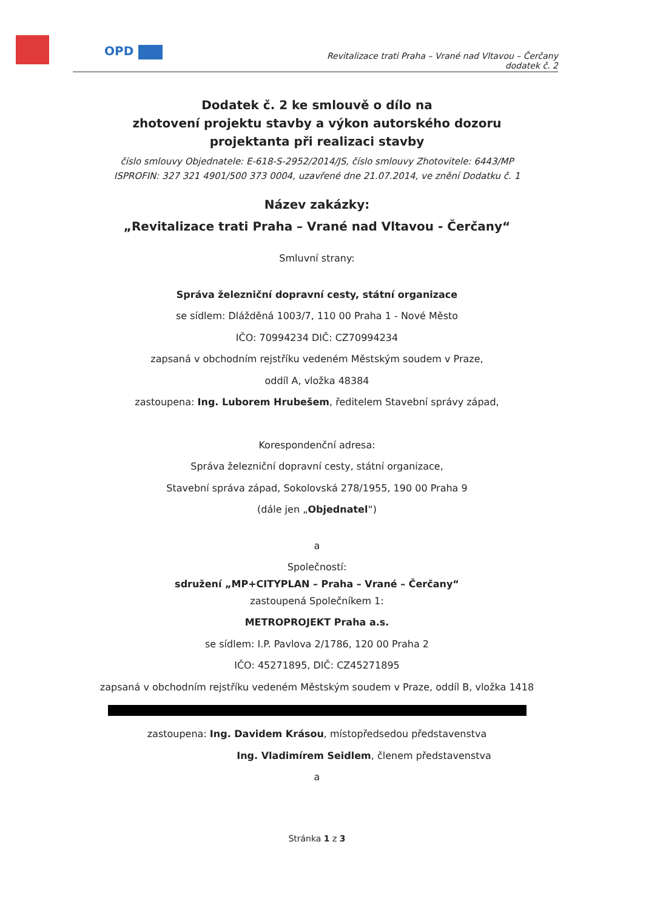OPD
Revitalizace trati Praha – Vrané nad Vltavou – Čerčany
dodatek č. 2
Dodatek č. 2 ke smlouvě o dílo na
zhotovení projektu stavby a výkon autorského dozoru projektanta při realizaci stavby
číslo smlouvy Objednatele: E-618-S-2952/2014/JS, číslo smlouvy Zhotovitele: 6443/MP
ISPROFIN: 327 321 4901/500 373 0004, uzavřené dne 21.07.2014, ve znění Dodatku č. 1
Název zakázky:
„Revitalizace trati Praha – Vrané nad Vltavou - Čerčany“
Smluvní strany:
Správa železniční dopravní cesty, státní organizace
se sídlem: Dlážděná 1003/7, 110 00 Praha 1 - Nové Město
IČO: 70994234 DIČ: CZ70994234
zapsaná v obchodním rejstříku vedeném Městským soudem v Praze,
oddíl A, vložka 48384
zastoupena: Ing. Luborem Hrubešem, ředitelem Stavební správy západ,
Korespondenční adresa:
Správa železniční dopravní cesty, státní organizace,
Stavební správa západ, Sokolovská 278/1955, 190 00 Praha 9
(dále jen „Objednatel“)
a
Společností:
sdružení „MP+CITYPLAN – Praha – Vrané – Čerčany“
zastoupená Společníkem 1:
METROPROJEKT Praha a.s.
se sídlem: I.P. Pavlova 2/1786, 120 00 Praha 2
IČO: 45271895, DIČ: CZ45271895
zapsaná v obchodním rejstříku vedeném Městským soudem v Praze, oddíl B, vložka 1418
zastoupena: Ing. Davidem Krásou, místopředsedou představenstva
Ing. Vladimírem Seidlem, členem představenstva
a
Stránka 1 z 3